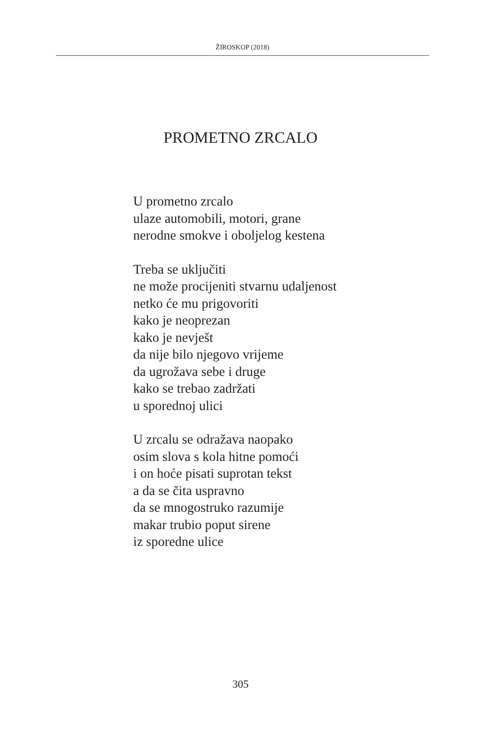ŽIROSKOP (2018)
PROMETNO ZRCALO
U prometno zrcalo
ulaze automobili, motori, grane
nerodne smokve i oboljelog kestena
Treba se uključiti
ne može procijeniti stvarnu udaljenost
netko će mu prigovoriti
kako je neoprezan
kako je nevješt
da nije bilo njegovo vrijeme
da ugrožava sebe i druge
kako se trebao zadržati
u sporednoj ulici
U zrcalu se odražava naopako
osim slova s kola hitne pomoći
i on hoće pisati suprotan tekst
a da se čita uspravno
da se mnogostruko razumije
makar trubio poput sirene
iz sporedne ulice
305